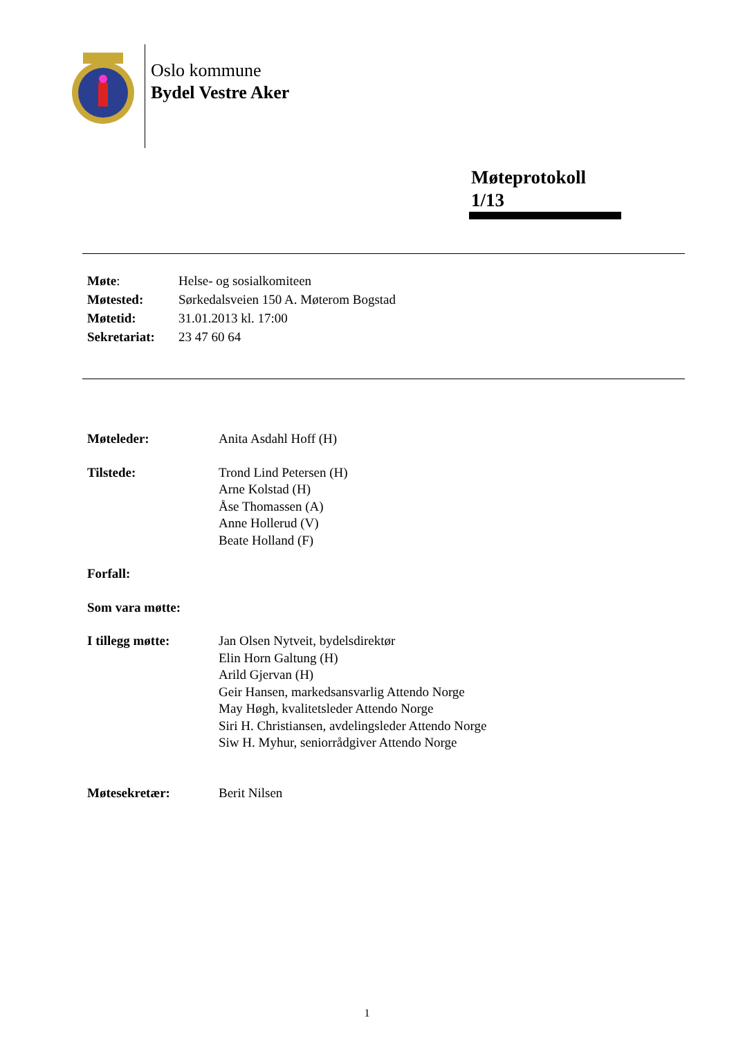Oslo kommune
Bydel Vestre Aker
Møteprotokoll
1/13
| Møte : | Helse- og sosialkomiteen |
| Møtested: | Sørkedalsveien 150 A. Møterom Bogstad |
| Møtetid: | 31.01.2013 kl. 17:00 |
| Sekretariat: | 23 47 60 64 |
| Møteleder: | Anita Asdahl Hoff (H) |
| Tilstede: | Trond Lind Petersen (H) Arne Kolstad (H) Åse Thomassen (A) Anne Hollerud (V) Beate Holland (F) |
| Forfall: | |
| Som vara møtte: | |
| I tillegg møtte: | Jan Olsen Nytveit, bydelsdirektør Elin Horn Galtung (H) Arild Gjervan (H) Geir Hansen, markedsansvarlig Attendo Norge May Høgh, kvalitetsleder Attendo Norge Siri H. Christiansen, avdelingsleder Attendo Norge Siw H. Myhur, seniorrådgiver Attendo Norge |
| Møtesekretær: | Berit Nilsen |
1